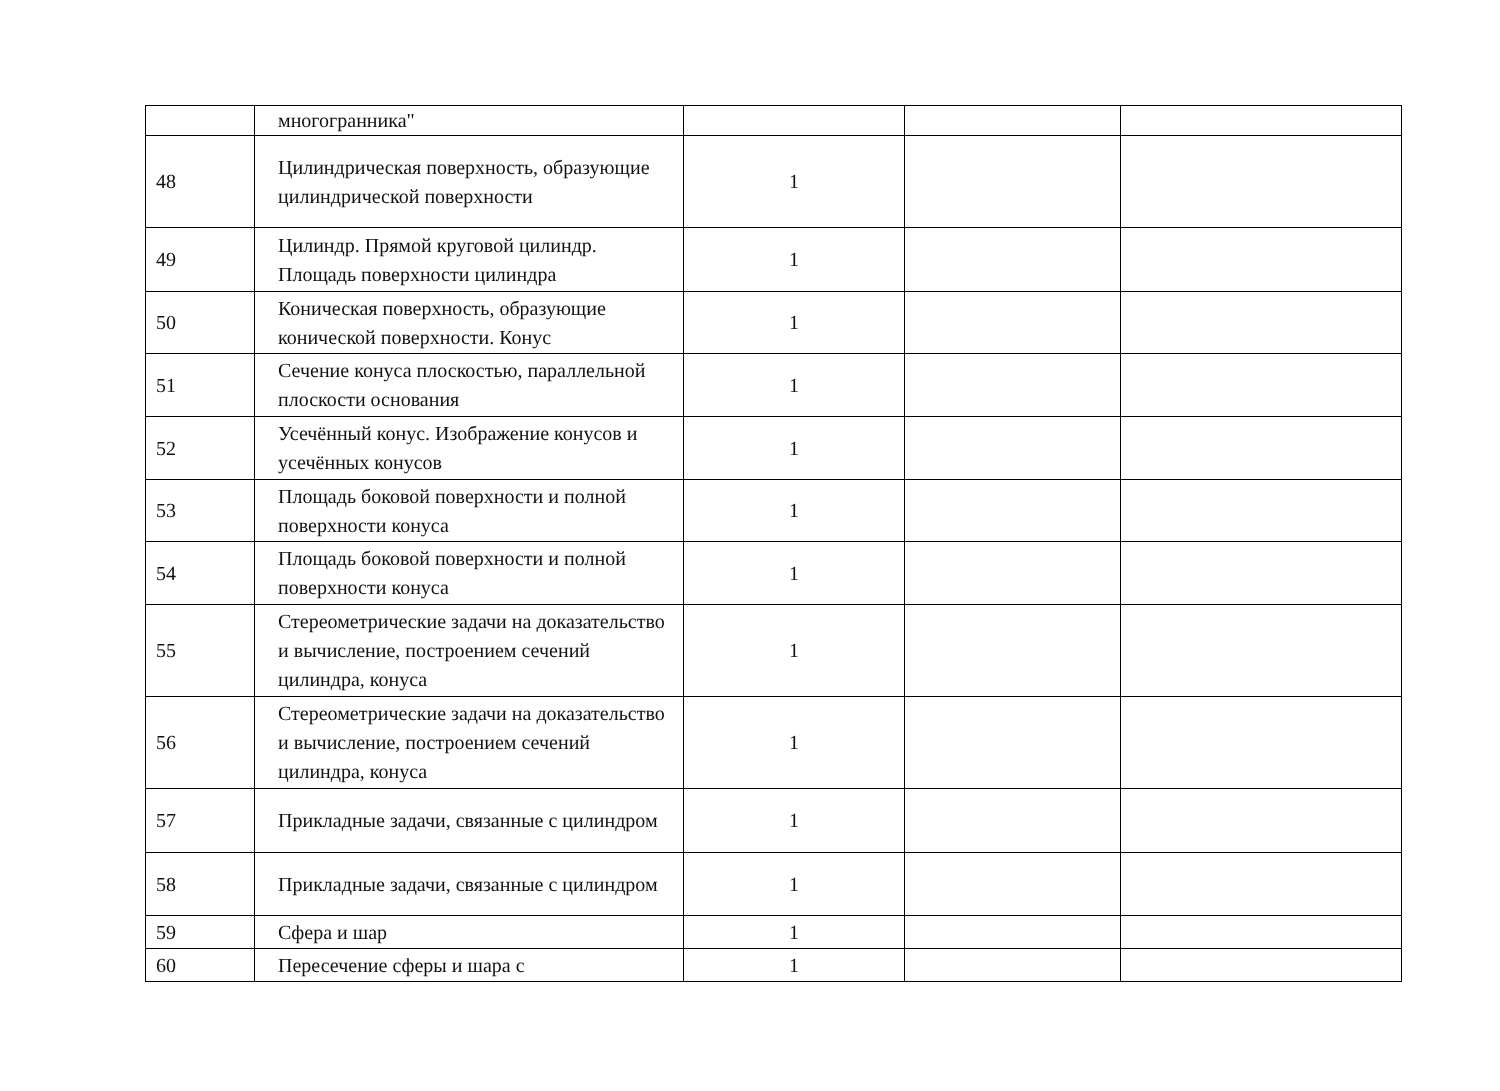| | многогранника" | | | |
| 48 | Цилиндрическая поверхность, образующие цилиндрической поверхности | 1 | | |
| 49 | Цилиндр. Прямой круговой цилиндр. Площадь поверхности цилиндра | 1 | | |
| 50 | Коническая поверхность, образующие конической поверхности. Конус | 1 | | |
| 51 | Сечение конуса плоскостью, параллельной плоскости основания | 1 | | |
| 52 | Усечённый конус. Изображение конусов и усечённых конусов | 1 | | |
| 53 | Площадь боковой поверхности и полной поверхности конуса | 1 | | |
| 54 | Площадь боковой поверхности и полной поверхности конуса | 1 | | |
| 55 | Стереометрические задачи на доказательство и вычисление, построением сечений цилиндра, конуса | 1 | | |
| 56 | Стереометрические задачи на доказательство и вычисление, построением сечений цилиндра, конуса | 1 | | |
| 57 | Прикладные задачи, связанные с цилиндром | 1 | | |
| 58 | Прикладные задачи, связанные с цилиндром | 1 | | |
| 59 | Сфера и шар | 1 | | |
| 60 | Пересечение сферы и шара с | 1 | | |